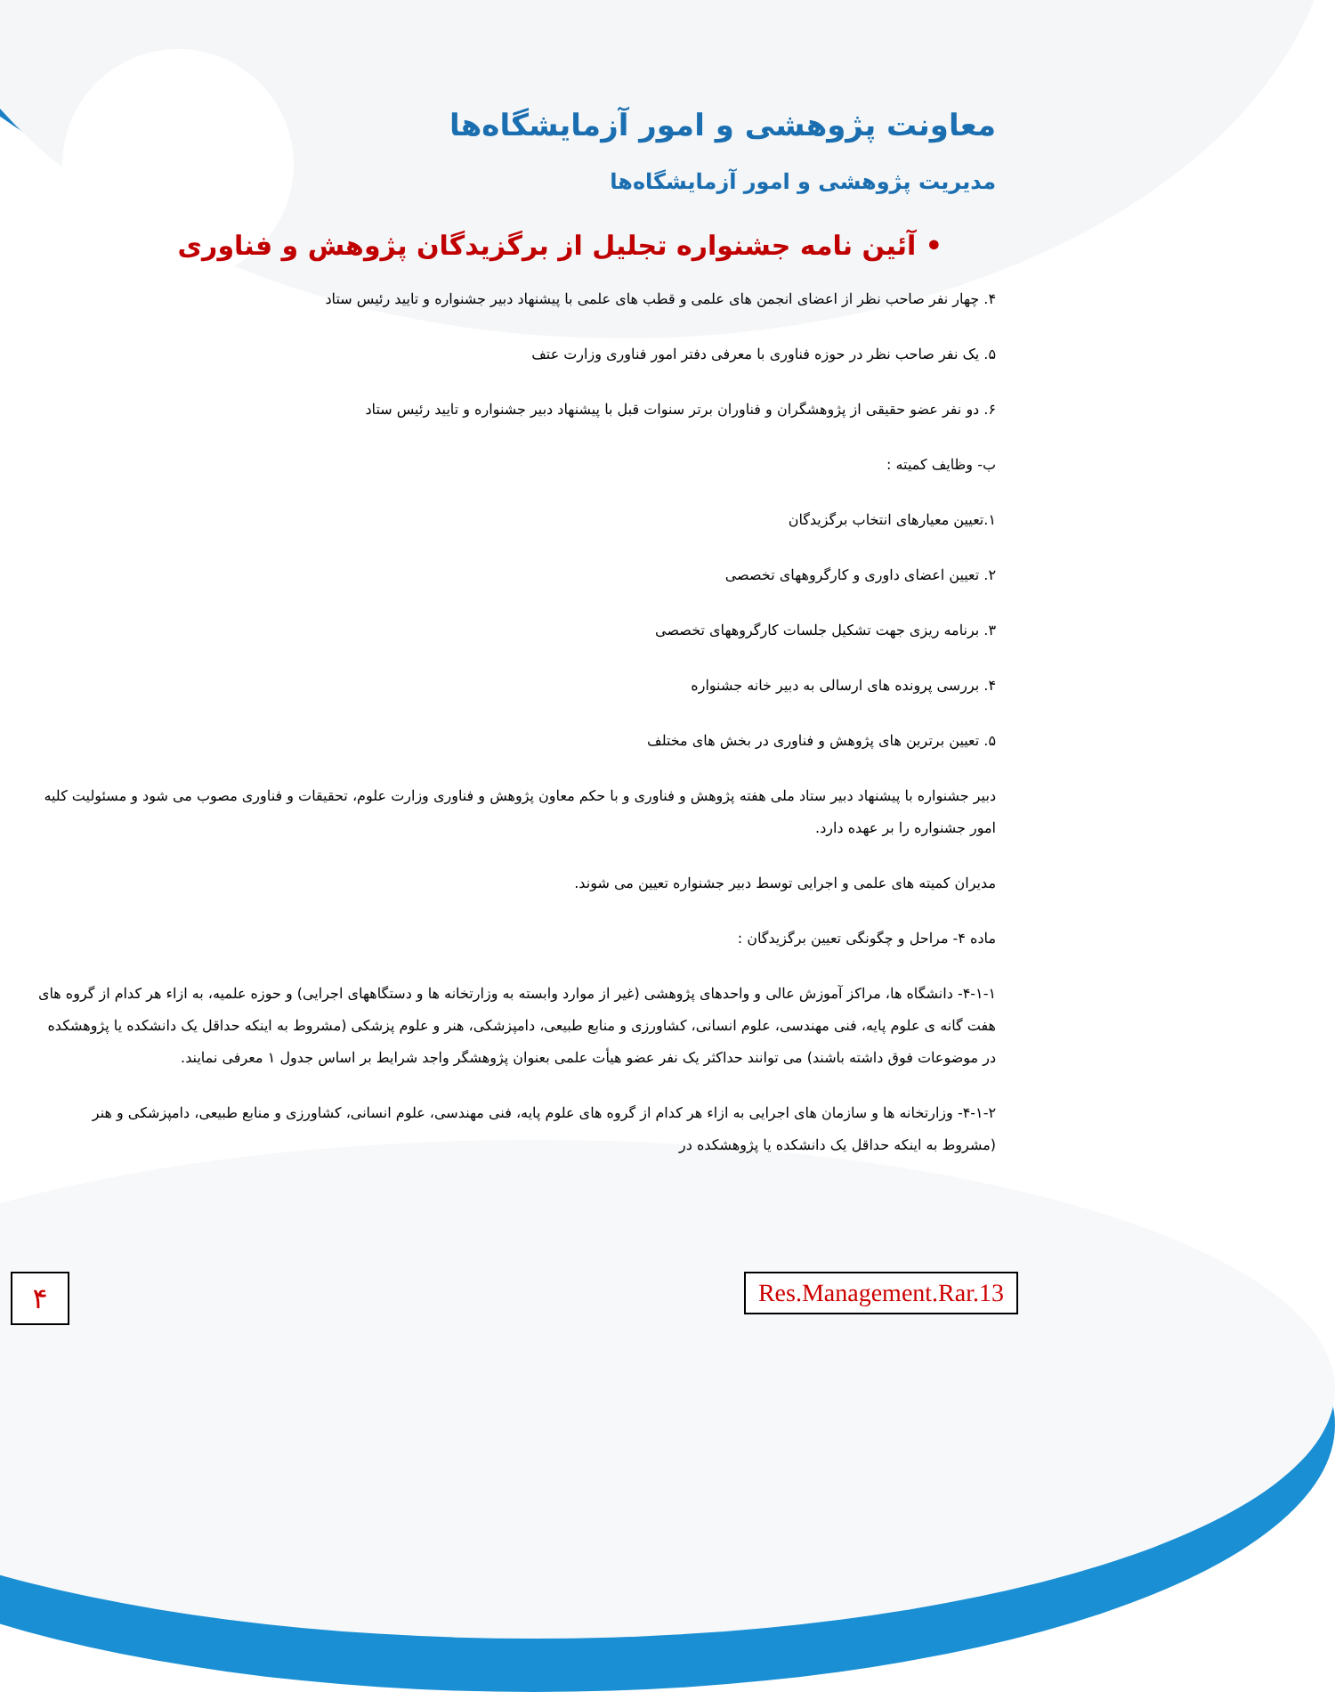معاونت پژوهشی و امور آزمایشگاه‌ها
مدیریت پژوهشی و امور آزمایشگاه‌ها
• آئین نامه جشنواره تجلیل از برگزیدگان پژوهش و فناوری
۴. چهار نفر صاحب نظر از اعضای انجمن های علمی و قطب های علمی با پیشنهاد دبیر جشنواره و تایید رئیس ستاد
۵. یک نفر صاحب نظر در حوزه فناوری با معرفی دفتر امور فناوری وزارت عتف
۶. دو نفر عضو حقیقی از پژوهشگران و فناوران برتر سنوات قبل با پیشنهاد دبیر جشنواره و تایید رئیس ستاد
ب- وظایف کمیته :
۱.تعیین معیارهای انتخاب برگزیدگان
۲. تعیین اعضای داوری و کارگروههای تخصصی
۳. برنامه ریزی جهت تشکیل جلسات کارگروههای تخصصی
۴. بررسی پرونده های ارسالی به دبیر خانه جشنواره
۵. تعیین برترین های پژوهش و فناوری در بخش های مختلف
دبیر جشنواره با پیشنهاد دبیر ستاد ملی هفته پژوهش و فناوری و با حکم معاون پژوهش و فناوری وزارت علوم، تحقیقات و فناوری مصوب می شود و مسئولیت کلیه امور جشنواره را بر عهده دارد.
مدیران کمیته های علمی و اجرایی توسط دبیر جشنواره تعیین می شوند.
ماده ۴- مراحل و چگونگی تعیین برگزیدگان :
۴-۱-۱- دانشگاه ها، مراکز آموزش عالی و واحدهای پژوهشی (غیر از موارد وابسته به وزارتخانه ها و دستگاههای اجرایی) و حوزه علمیه، به ازاء هر کدام از گروه های هفت گانه ی علوم پایه، فنی مهندسی، علوم انسانی، کشاورزی و منابع طبیعی، دامپزشکی، هنر و علوم پزشکی (مشروط به اینکه حداقل یک دانشکده یا پژوهشکده در موضوعات فوق داشته باشند) می توانند حداکثر یک نفر عضو هیأت علمی بعنوان پژوهشگر واجد شرایط بر اساس جدول ۱ معرفی نمایند.
۴-۱-۲- وزارتخانه ها و سازمان های اجرایی به ازاء هر کدام از گروه های علوم پایه، فنی مهندسی، علوم انسانی، کشاورزی و منابع طبیعی، دامپزشکی و هنر (مشروط به اینکه حداقل یک دانشکده یا پژوهشکده در
۴ Res.Management.Rar.13